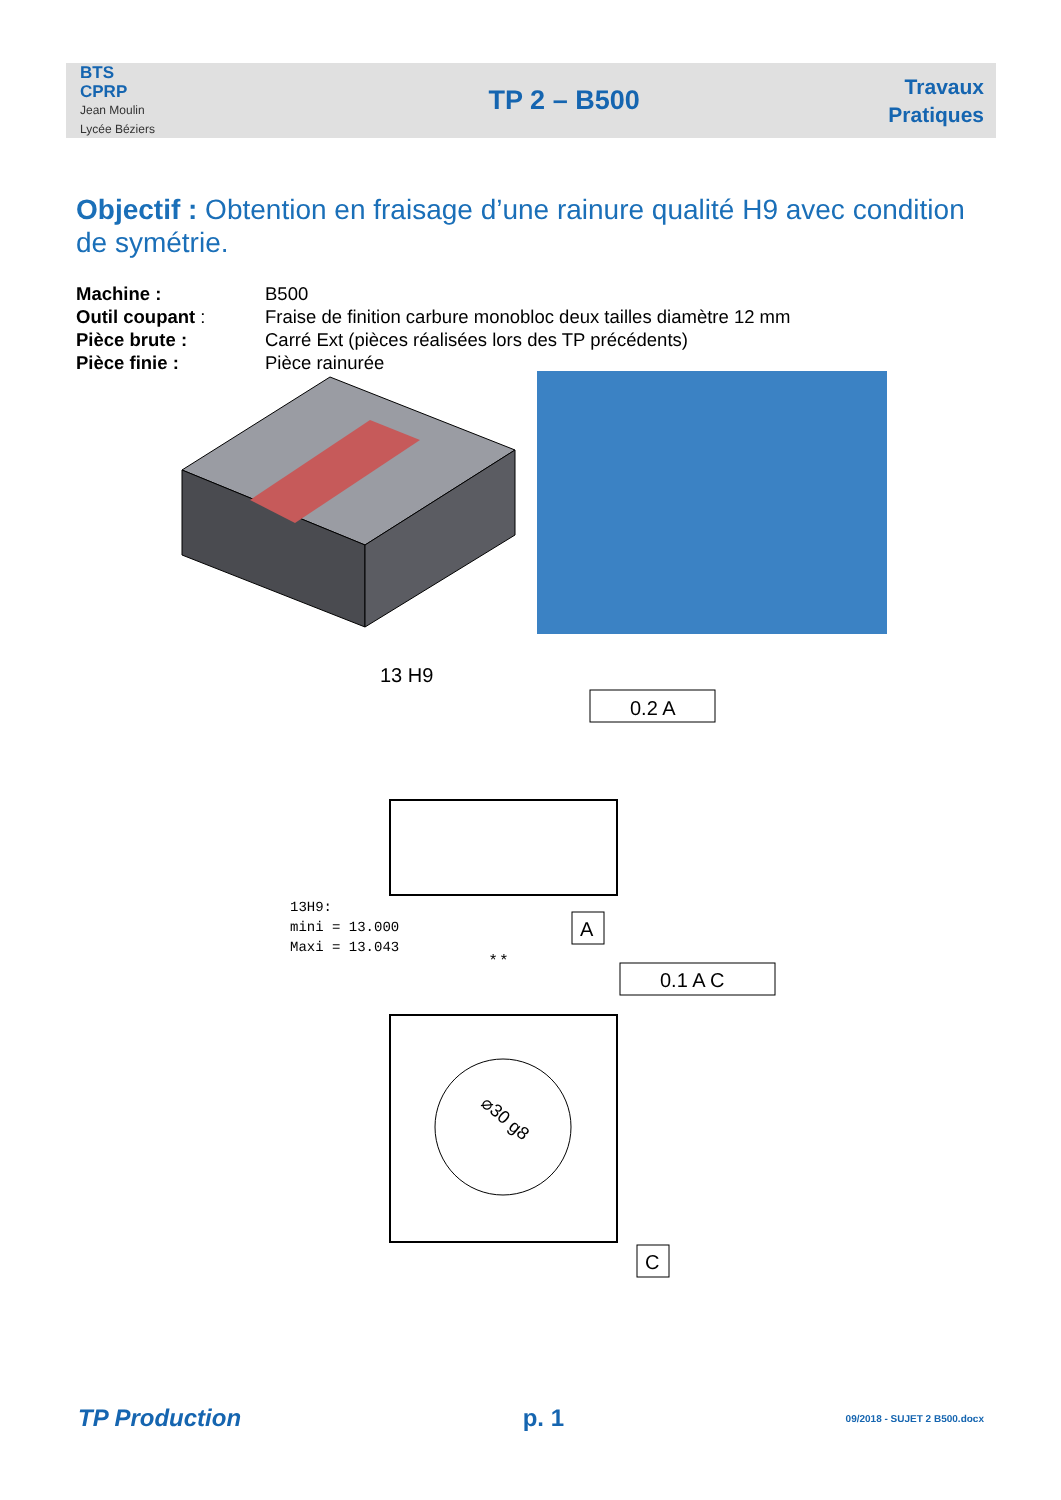BTS
CPRP
Jean Moulin
Lycée Béziers
TP 2 – B500
Travaux
Pratiques
Objectif : Obtention en fraisage d’une rainure qualité H9 avec condition de symétrie.
Machine : B500
Outil coupant : Fraise de finition carbure monobloc deux tailles diamètre 12 mm
Pièce brute : Carré Ext (pièces réalisées lors des TP précédents)
Pièce finie : Pièce rainurée
13 H9
0.2 A
A
13H9:
mini = 13.000
Maxi = 13.043
* *
0.1 A C
⌀30 g8
C
TP Production p. 1 09/2018 - SUJET 2 B500.docx